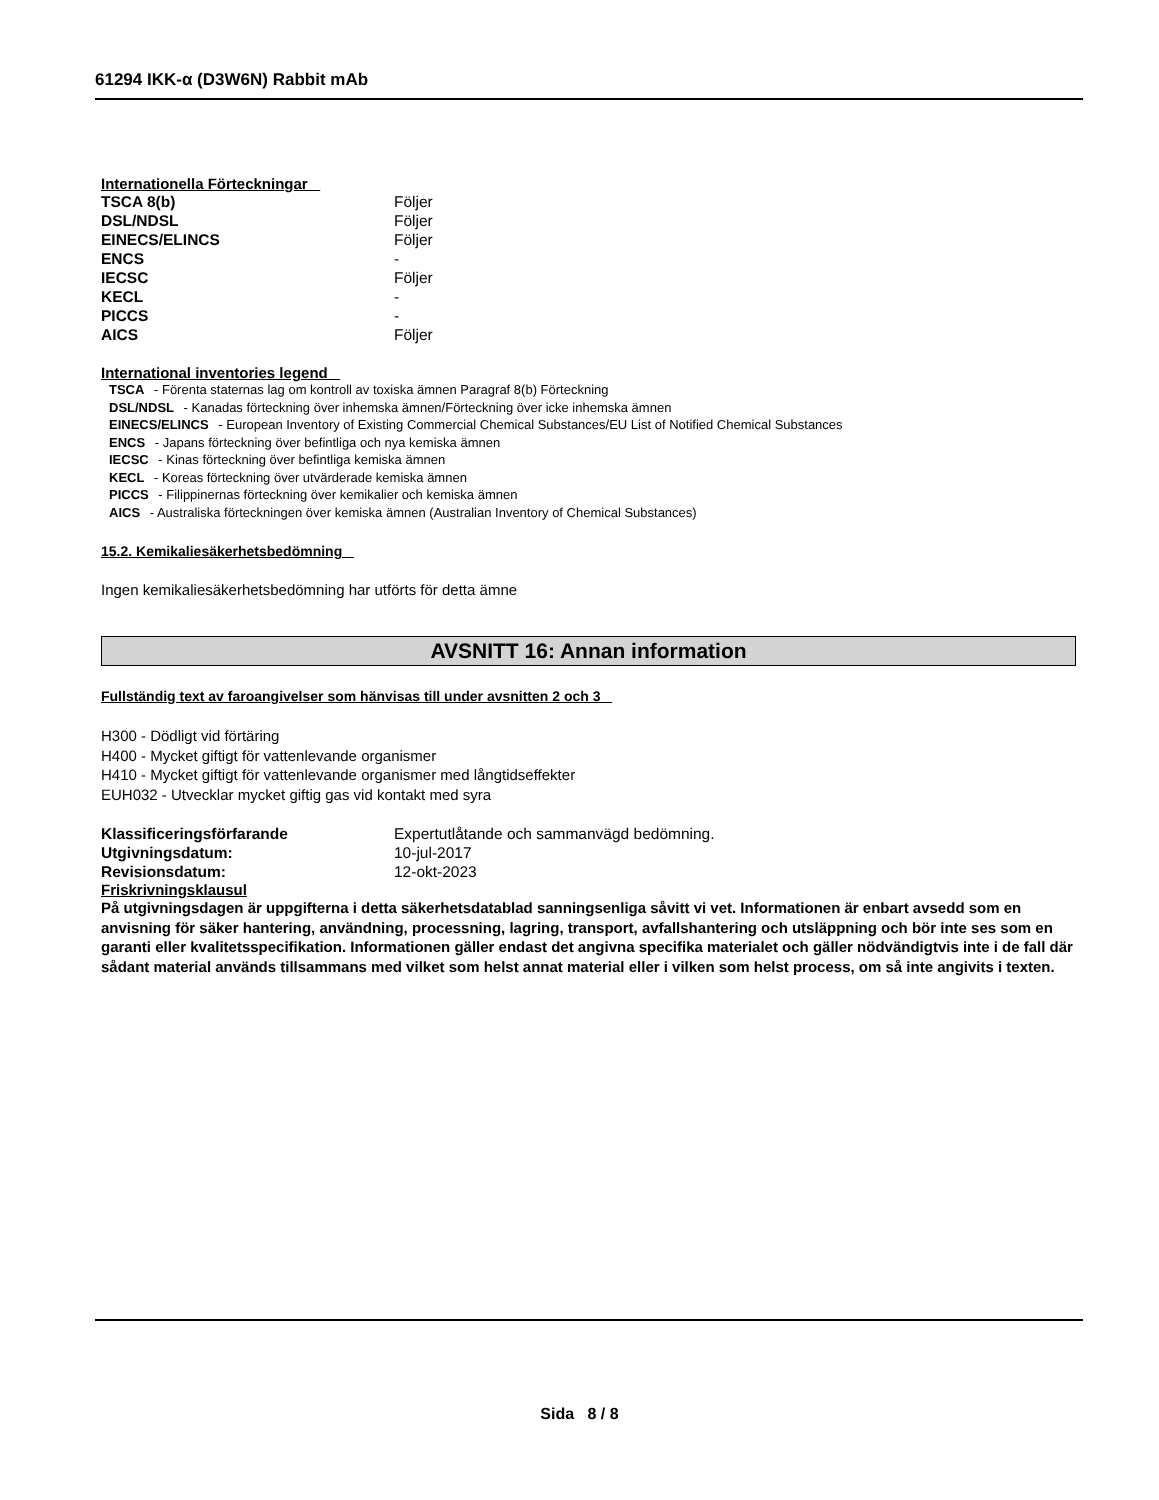61294 IKK-α (D3W6N) Rabbit mAb
Internationella Förteckningar
| TSCA 8(b) | Följer |
| DSL/NDSL | Följer |
| EINECS/ELINCS | Följer |
| ENCS | - |
| IECSC | Följer |
| KECL | - |
| PICCS | - |
| AICS | Följer |
International inventories legend
TSCA - Förenta staternas lag om kontroll av toxiska ämnen Paragraf 8(b) Förteckning
DSL/NDSL - Kanadas förteckning över inhemska ämnen/Förteckning över icke inhemska ämnen
EINECS/ELINCS - European Inventory of Existing Commercial Chemical Substances/EU List of Notified Chemical Substances
ENCS - Japans förteckning över befintliga och nya kemiska ämnen
IECSC - Kinas förteckning över befintliga kemiska ämnen
KECL - Koreas förteckning över utvärderade kemiska ämnen
PICCS - Filippinernas förteckning över kemikalier och kemiska ämnen
AICS - Australiska förteckningen över kemiska ämnen (Australian Inventory of Chemical Substances)
15.2. Kemikaliesäkerhetsbedömning
Ingen kemikaliesäkerhetsbedömning har utförts för detta ämne
AVSNITT 16: Annan information
Fullständig text av faroangivelser som hänvisas till under avsnitten 2 och 3
H300 - Dödligt vid förtäring
H400 - Mycket giftigt för vattenlevande organismer
H410 - Mycket giftigt för vattenlevande organismer med långtidseffekter
EUH032 - Utvecklar mycket giftig gas vid kontakt med syra
| Klassificeringsförfarande | Expertutlåtande och sammanvägd bedömning. |
| Utgivningsdatum: | 10-jul-2017 |
| Revisionsdatum: | 12-okt-2023 |
Friskrivningsklausul
På utgivningsdagen är uppgifterna i detta säkerhetsdatablad sanningsenliga såvitt vi vet. Informationen är enbart avsedd som en anvisning för säker hantering, användning, processning, lagring, transport, avfallshantering och utsläppning och bör inte ses som en garanti eller kvalitetsspecifikation. Informationen gäller endast det angivna specifika materialet och gäller nödvändigtvis inte i de fall där sådant material används tillsammans med vilket som helst annat material eller i vilken som helst process, om så inte angivits i texten.
Sida 8 / 8